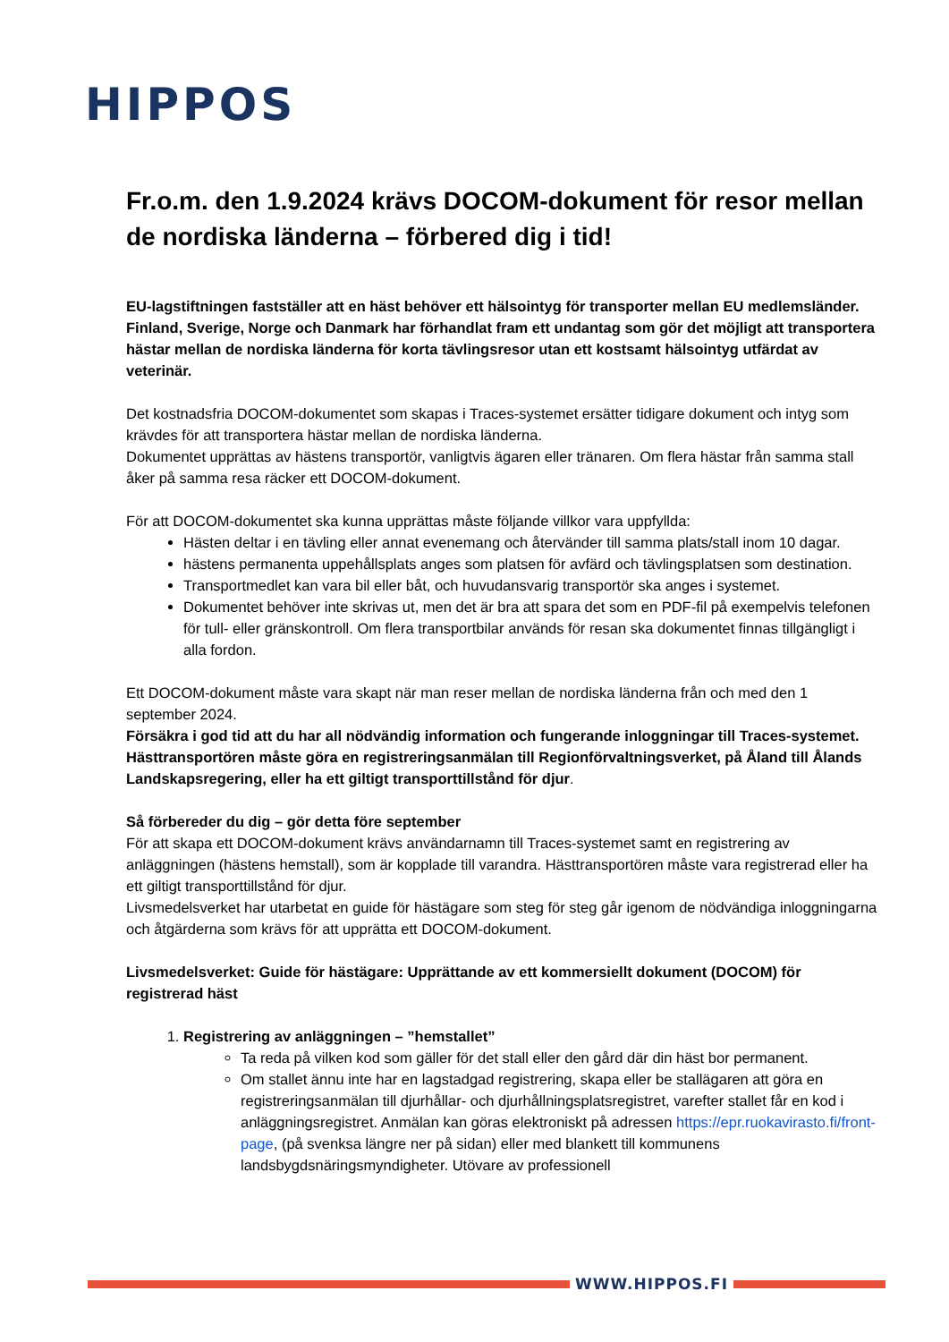HIPPOS
Fr.o.m. den 1.9.2024 krävs DOCOM-dokument för resor mellan de nordiska länderna – förbered dig i tid!
EU-lagstiftningen fastställer att en häst behöver ett hälsointyg för transporter mellan EU medlemsländer. Finland, Sverige, Norge och Danmark har förhandlat fram ett undantag som gör det möjligt att transportera hästar mellan de nordiska länderna för korta tävlingsresor utan ett kostsamt hälsointyg utfärdat av veterinär.
Det kostnadsfria DOCOM-dokumentet som skapas i Traces-systemet ersätter tidigare dokument och intyg som krävdes för att transportera hästar mellan de nordiska länderna.
Dokumentet upprättas av hästens transportör, vanligtvis ägaren eller tränaren. Om flera hästar från samma stall åker på samma resa räcker ett DOCOM-dokument.
För att DOCOM-dokumentet ska kunna upprättas måste följande villkor vara uppfyllda:
Hästen deltar i en tävling eller annat evenemang och återvänder till samma plats/stall inom 10 dagar.
hästens permanenta uppehållsplats anges som platsen för avfärd och tävlingsplatsen som destination.
Transportmedlet kan vara bil eller båt, och huvudansvarig transportör ska anges i systemet.
Dokumentet behöver inte skrivas ut, men det är bra att spara det som en PDF-fil på exempelvis telefonen för tull- eller gränskontroll. Om flera transportbilar används för resan ska dokumentet finnas tillgängligt i alla fordon.
Ett DOCOM-dokument måste vara skapt när man reser mellan de nordiska länderna från och med den 1 september 2024.
Försäkra i god tid att du har all nödvändig information och fungerande inloggningar till Traces-systemet. Hästtransportören måste göra en registreringsanmälan till Regionförvaltningsverket, på Åland till Ålands Landskapsregering, eller ha ett giltigt transporttillstånd för djur.
Så förbereder du dig – gör detta före september
För att skapa ett DOCOM-dokument krävs användarnamn till Traces-systemet samt en registrering av anläggningen (hästens hemstall), som är kopplade till varandra. Hästtransportören måste vara registrerad eller ha ett giltigt transporttillstånd för djur.
Livsmedelsverket har utarbetat en guide för hästägare som steg för steg går igenom de nödvändiga inloggningarna och åtgärderna som krävs för att upprätta ett DOCOM-dokument.
Livsmedelsverket: Guide för hästägare: Upprättande av ett kommersiellt dokument (DOCOM) för registrerad häst
1. Registrering av anläggningen – ”hemstallet”
Ta reda på vilken kod som gäller för det stall eller den gård där din häst bor permanent.
Om stallet ännu inte har en lagstadgad registrering, skapa eller be stallägaren att göra en registreringsanmälan till djurhållar- och djurhållningsplatsregistret, varefter stallet får en kod i anläggningsregistret. Anmälan kan göras elektroniskt på adressen https://epr.ruokavirasto.fi/front-page, (på svenksa längre ner på sidan) eller med blankett till kommunens landsbygdsnäringsmyndigheter. Utövare av professionell
WWW.HIPPOS.FI